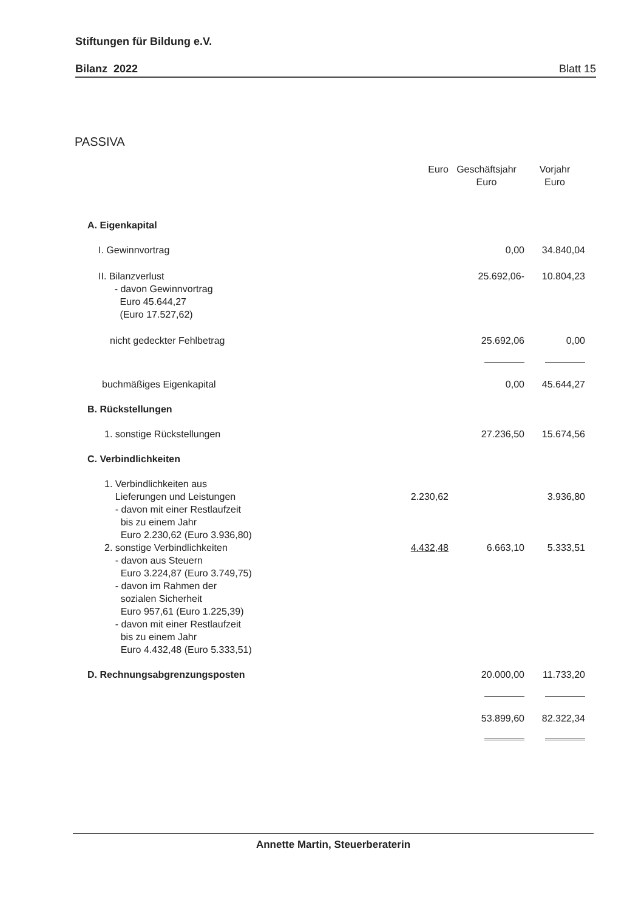Stiftungen für Bildung e.V.
Bilanz 2022 Blatt 15
PASSIVA
| | Euro | Geschäftsjahr Euro | Vorjahr Euro |
| --- | --- | --- | --- |
| A. Eigenkapital | | | |
| I. Gewinnvortrag | | 0,00 | 34.840,04 |
| II. Bilanzverlust - davon Gewinnvortrag Euro 45.644,27 (Euro 17.527,62) | | 25.692,06- | 10.804,23 |
| nicht gedeckter Fehlbetrag | | 25.692,06 | 0,00 |
| buchmäßiges Eigenkapital | | 0,00 | 45.644,27 |
| B. Rückstellungen | | | |
| 1. sonstige Rückstellungen | | 27.236,50 | 15.674,56 |
| C. Verbindlichkeiten | | | |
| 1. Verbindlichkeiten aus Lieferungen und Leistungen - davon mit einer Restlaufzeit bis zu einem Jahr Euro 2.230,62 (Euro 3.936,80) | 2.230,62 | | 3.936,80 |
| 2. sonstige Verbindlichkeiten - davon aus Steuern Euro 3.224,87 (Euro 3.749,75) - davon im Rahmen der sozialen Sicherheit Euro 957,61 (Euro 1.225,39) - davon mit einer Restlaufzeit bis zu einem Jahr Euro 4.432,48 (Euro 5.333,51) | 4.432,48 | 6.663,10 | 5.333,51 |
| D. Rechnungsabgrenzungsposten | | 20.000,00 | 11.733,20 |
| | | 53.899,60 | 82.322,34 |
Annette Martin, Steuerberaterin